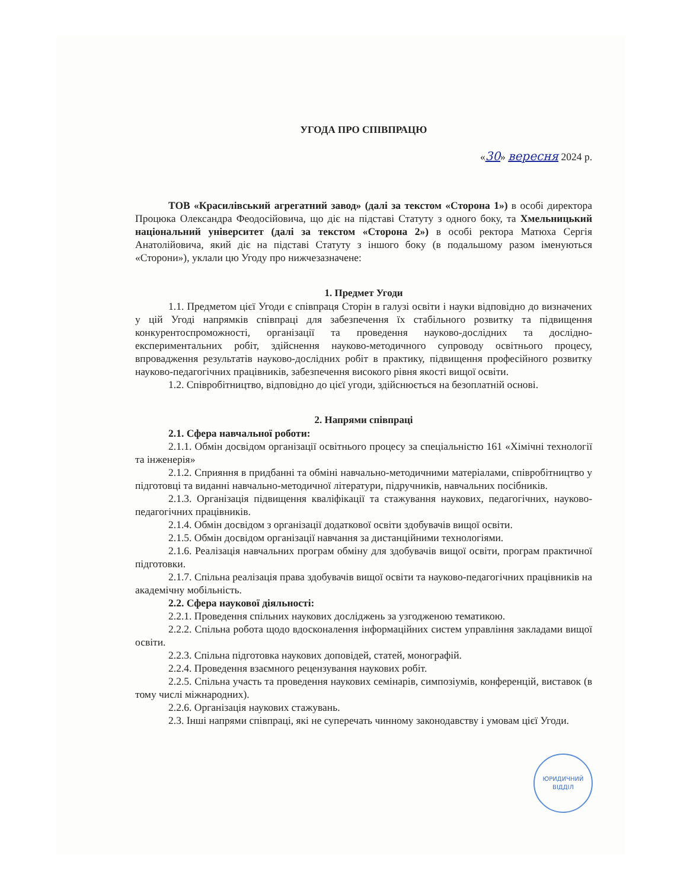УГОДА ПРО СПІВПРАЦЮ
«30» вересня 2024 р.
ТОВ «Красилівський агрегатний завод» (далі за текстом «Сторона 1») в особі директора Процюка Олександра Феодосійовича, що діє на підставі Статуту з одного боку, та Хмельницький національний університет (далі за текстом «Сторона 2») в особі ректора Матюха Сергія Анатолійовича, який діє на підставі Статуту з іншого боку (в подальшому разом іменуються «Сторони»), уклали цю Угоду про нижчезазначене:
1. Предмет Угоди
1.1. Предметом цієї Угоди є співпраця Сторін в галузі освіти і науки відповідно до визначених у цій Угоді напрямків співпраці для забезпечення їх стабільного розвитку та підвищення конкурентоспроможності, організації та проведення науково-дослідних та дослідно-експериментальних робіт, здійснення науково-методичного супроводу освітнього процесу, впровадження результатів науково-дослідних робіт в практику, підвищення професійного розвитку науково-педагогічних працівників, забезпечення високого рівня якості вищої освіти.
1.2. Співробітництво, відповідно до цієї угоди, здійснюється на безоплатній основі.
2. Напрями співпраці
2.1. Сфера навчальної роботи:
2.1.1. Обмін досвідом організації освітнього процесу за спеціальністю 161 «Хімічні технології та інженерія»
2.1.2. Сприяння в придбанні та обміні навчально-методичними матеріалами, співробітництво у підготовці та виданні навчально-методичної літератури, підручників, навчальних посібників.
2.1.3. Організація підвищення кваліфікації та стажування наукових, педагогічних, науково-педагогічних працівників.
2.1.4. Обмін досвідом з організації додаткової освіти здобувачів вищої освіти.
2.1.5. Обмін досвідом організації навчання за дистанційними технологіями.
2.1.6. Реалізація навчальних програм обміну для здобувачів вищої освіти, програм практичної підготовки.
2.1.7. Спільна реалізація права здобувачів вищої освіти та науково-педагогічних працівників на академічну мобільність.
2.2. Сфера наукової діяльності:
2.2.1. Проведення спільних наукових досліджень за узгодженою тематикою.
2.2.2. Спільна робота щодо вдосконалення інформаційних систем управління закладами вищої освіти.
2.2.3. Спільна підготовка наукових доповідей, статей, монографій.
2.2.4. Проведення взаємного рецензування наукових робіт.
2.2.5. Спільна участь та проведення наукових семінарів, симпозіумів, конференцій, виставок (в тому числі міжнародних).
2.2.6. Організація наукових стажувань.
2.3. Інші напрями співпраці, які не суперечать чинному законодавству і умовам цієї Угоди.
ЮРИДИЧНИЙ
ВІДДІЛ